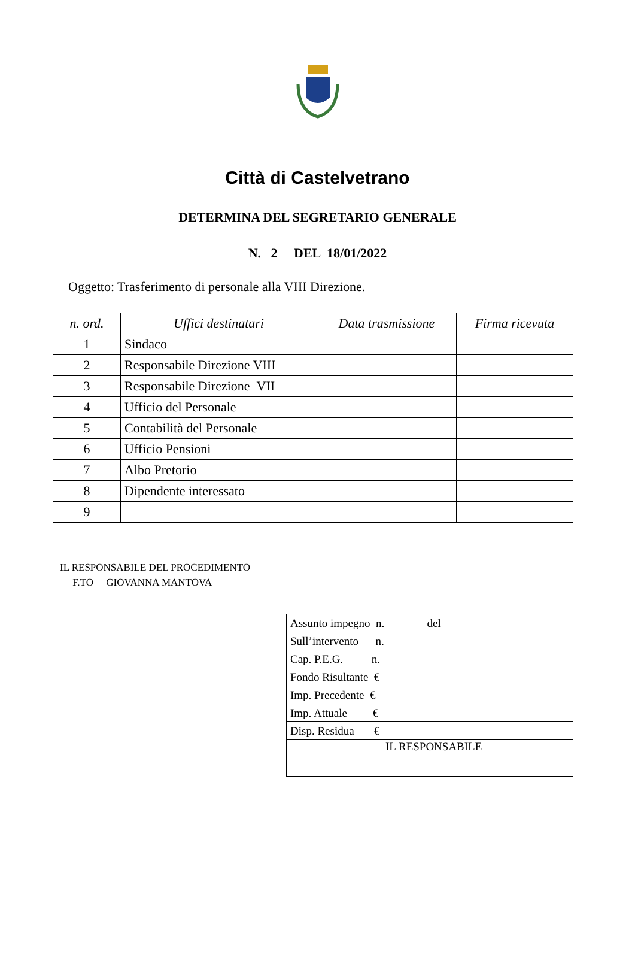Città di Castelvetrano
DETERMINA DEL SEGRETARIO GENERALE
N. 2 DEL 18/01/2022
Oggetto: Trasferimento di personale alla VIII Direzione.
| n. ord. | Uffici destinatari | Data trasmissione | Firma ricevuta |
| --- | --- | --- | --- |
| 1 | Sindaco | | |
| 2 | Responsabile Direzione VIII | | |
| 3 | Responsabile Direzione VII | | |
| 4 | Ufficio del Personale | | |
| 5 | Contabilità del Personale | | |
| 6 | Ufficio Pensioni | | |
| 7 | Albo Pretorio | | |
| 8 | Dipendente interessato | | |
| 9 | | | |
IL RESPONSABILE DEL PROCEDIMENTO
F.TO GIOVANNA MANTOVA
| Assunto impegno n. del |
| Sull’intervento n. |
| Cap. P.E.G. n. |
| Fondo Risultante € |
| Imp. Precedente € |
| Imp. Attuale € |
| Disp. Residua € |
| IL RESPONSABILE |